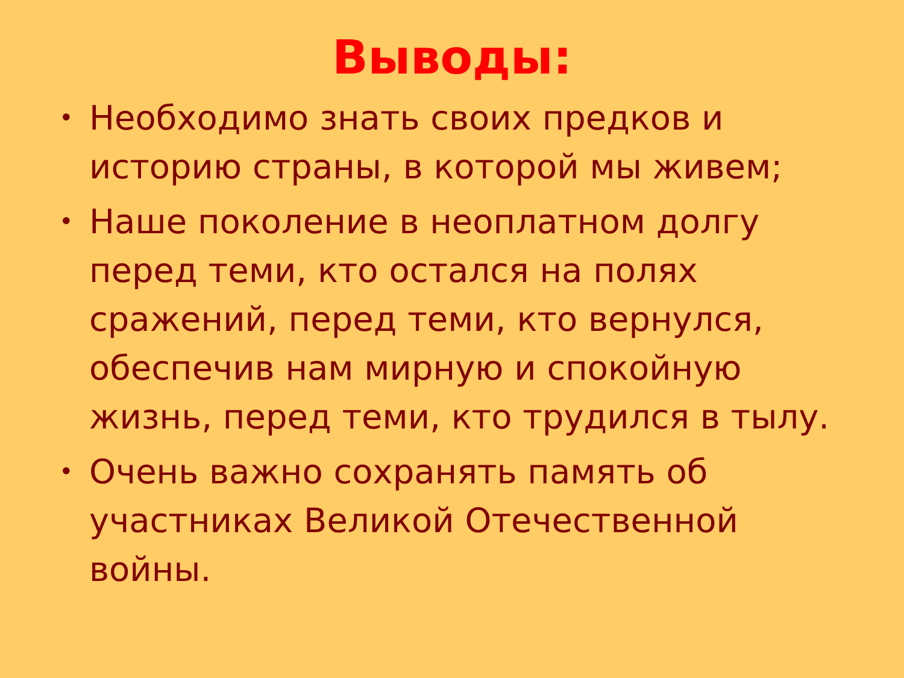Выводы:
• Необходимо знать своих предков и историю страны, в которой мы живем;
• Наше поколение в неоплатном долгу перед теми, кто остался на полях сражений, перед теми, кто вернулся, обеспечив нам мирную и спокойную жизнь, перед теми, кто трудился в тылу.
• Очень важно сохранять память об участниках Великой Отечественной войны.